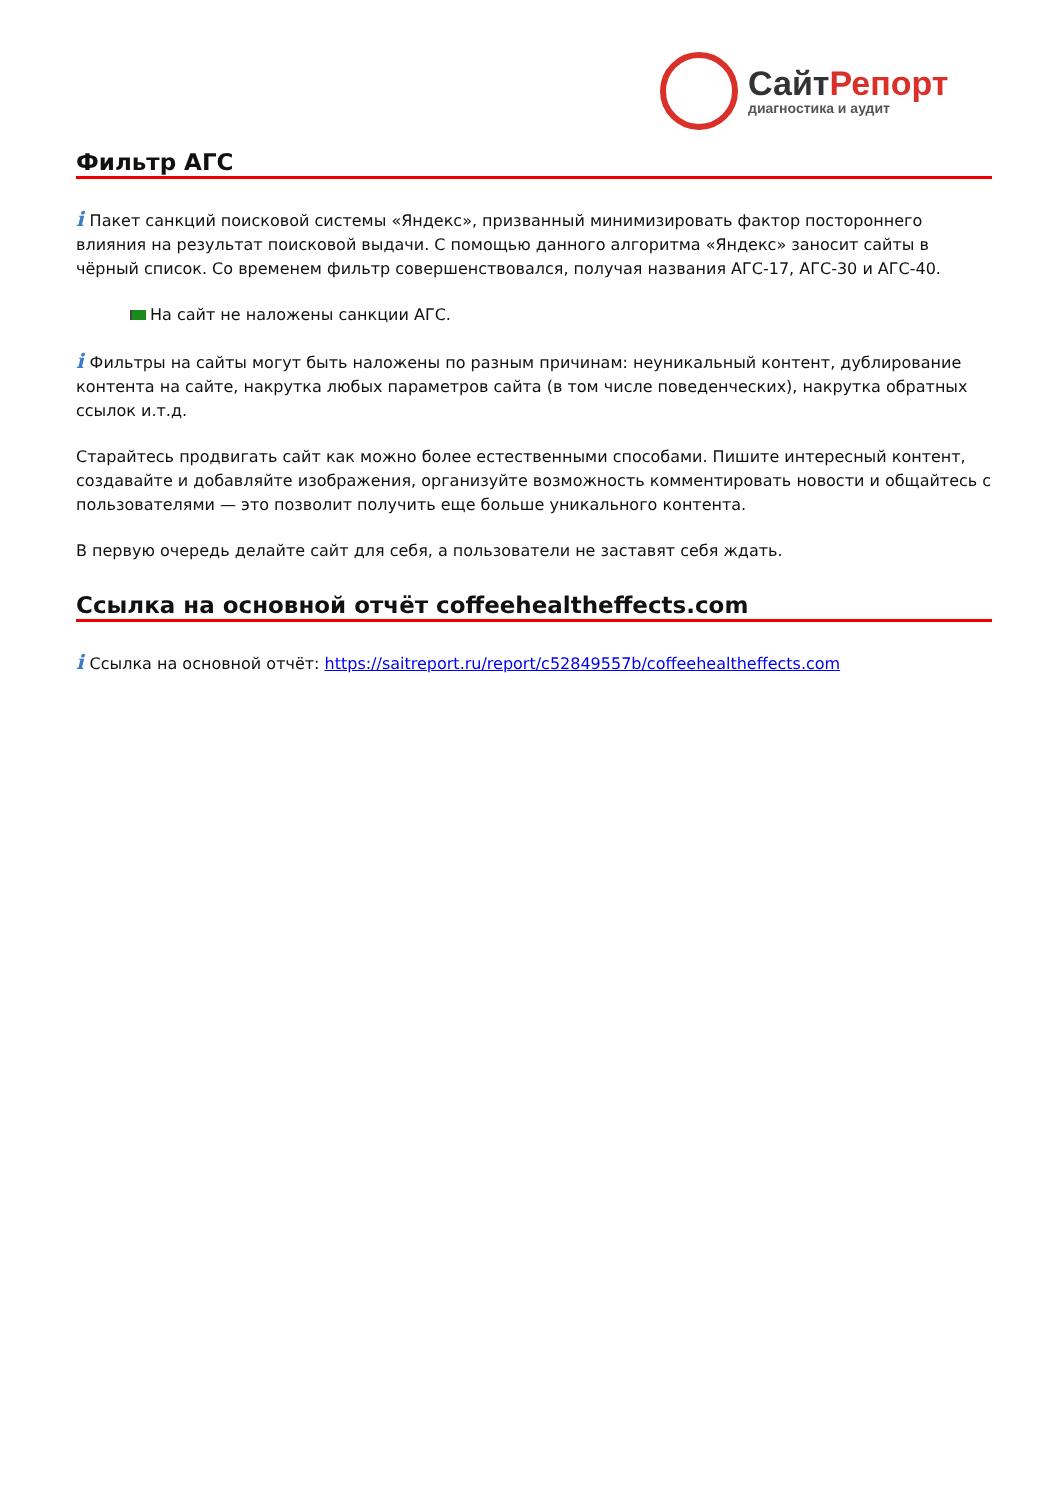СайтРепорт
диагностика и аудит
Фильтр АГС
i Пакет санкций поисковой системы «Яндекс», призванный минимизировать фактор постороннего влияния на результат поисковой выдачи. С помощью данного алгоритма «Яндекс» заносит сайты в чёрный список. Со временем фильтр совершенствовался, получая названия АГС-17, АГС-30 и АГС-40.
На сайт не наложены санкции АГС.
i Фильтры на сайты могут быть наложены по разным причинам: неуникальный контент, дублирование контента на сайте, накрутка любых параметров сайта (в том числе поведенческих), накрутка обратных ссылок и.т.д.
Старайтесь продвигать сайт как можно более естественными способами. Пишите интересный контент, создавайте и добавляйте изображения, организуйте возможность комментировать новости и общайтесь с пользователями — это позволит получить еще больше уникального контента.
В первую очередь делайте сайт для себя, а пользователи не заставят себя ждать.
Ссылка на основной отчёт coffeehealtheffects.com
i Ссылка на основной отчёт: https://saitreport.ru/report/c52849557b/coffeehealtheffects.com